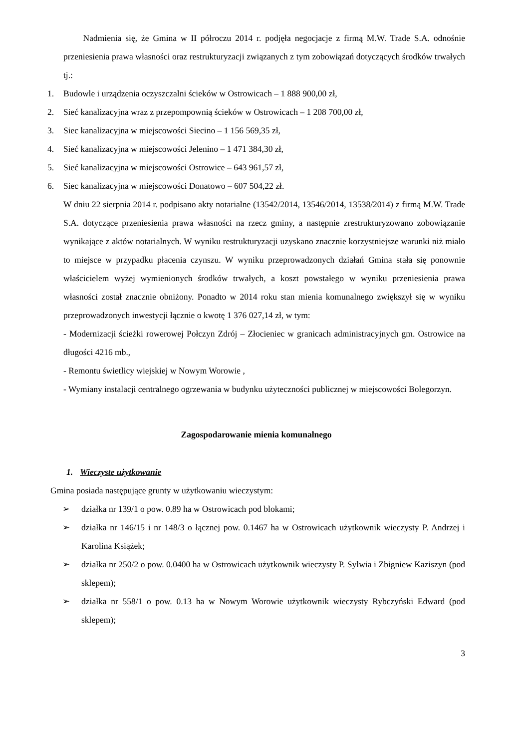Nadmienia się, że Gmina w II półroczu 2014 r. podjęła negocjacje z firmą M.W. Trade S.A. odnośnie przeniesienia prawa własności oraz restrukturyzacji związanych z tym zobowiązań dotyczących środków trwałych tj.:
1. Budowle i urządzenia oczyszczalni ścieków w Ostrowicach – 1 888 900,00 zł,
2. Sieć kanalizacyjna wraz z przepompownią ścieków w Ostrowicach – 1 208 700,00 zł,
3. Siec kanalizacyjna w miejscowości Siecino – 1 156 569,35 zł,
4. Sieć kanalizacyjna w miejscowości Jelenino – 1 471 384,30 zł,
5. Sieć kanalizacyjna w miejscowości Ostrowice – 643 961,57 zł,
6. Siec kanalizacyjna w miejscowości Donatowo – 607 504,22 zł.
W dniu 22 sierpnia 2014 r. podpisano akty notarialne (13542/2014, 13546/2014, 13538/2014) z firmą M.W. Trade S.A. dotyczące przeniesienia prawa własności na rzecz gminy, a następnie zrestrukturyzowano zobowiązanie wynikające z aktów notarialnych. W wyniku restrukturyzacji uzyskano znacznie korzystniejsze warunki niż miało to miejsce w przypadku płacenia czynszu. W wyniku przeprowadzonych działań Gmina stała się ponownie właścicielem wyżej wymienionych środków trwałych, a koszt powstałego w wyniku przeniesienia prawa własności został znacznie obniżony. Ponadto w 2014 roku stan mienia komunalnego zwiększył się w wyniku przeprowadzonych inwestycji łącznie o kwotę 1 376 027,14 zł, w tym:
- Modernizacji ścieżki rowerowej Połczyn Zdrój – Złocieniec w granicach administracyjnych gm. Ostrowice na długości 4216 mb.,
- Remontu świetlicy wiejskiej w Nowym Worowie ,
- Wymiany instalacji centralnego ogrzewania w budynku użyteczności publicznej w miejscowości Bolegorzyn.
Zagospodarowanie mienia komunalnego
1. Wieczyste użytkowanie
Gmina posiada następujące grunty w użytkowaniu wieczystym:
➢ działka nr 139/1 o pow. 0.89 ha w Ostrowicach pod blokami;
➢ działka nr 146/15 i nr 148/3 o łącznej pow. 0.1467 ha w Ostrowicach użytkownik wieczysty P. Andrzej i Karolina Książek;
➢ działka nr 250/2 o pow. 0.0400 ha w Ostrowicach użytkownik wieczysty P. Sylwia i Zbigniew Kaziszyn (pod sklepem);
➢ działka nr 558/1 o pow. 0.13 ha w Nowym Worowie użytkownik wieczysty Rybczyński Edward (pod sklepem);
3